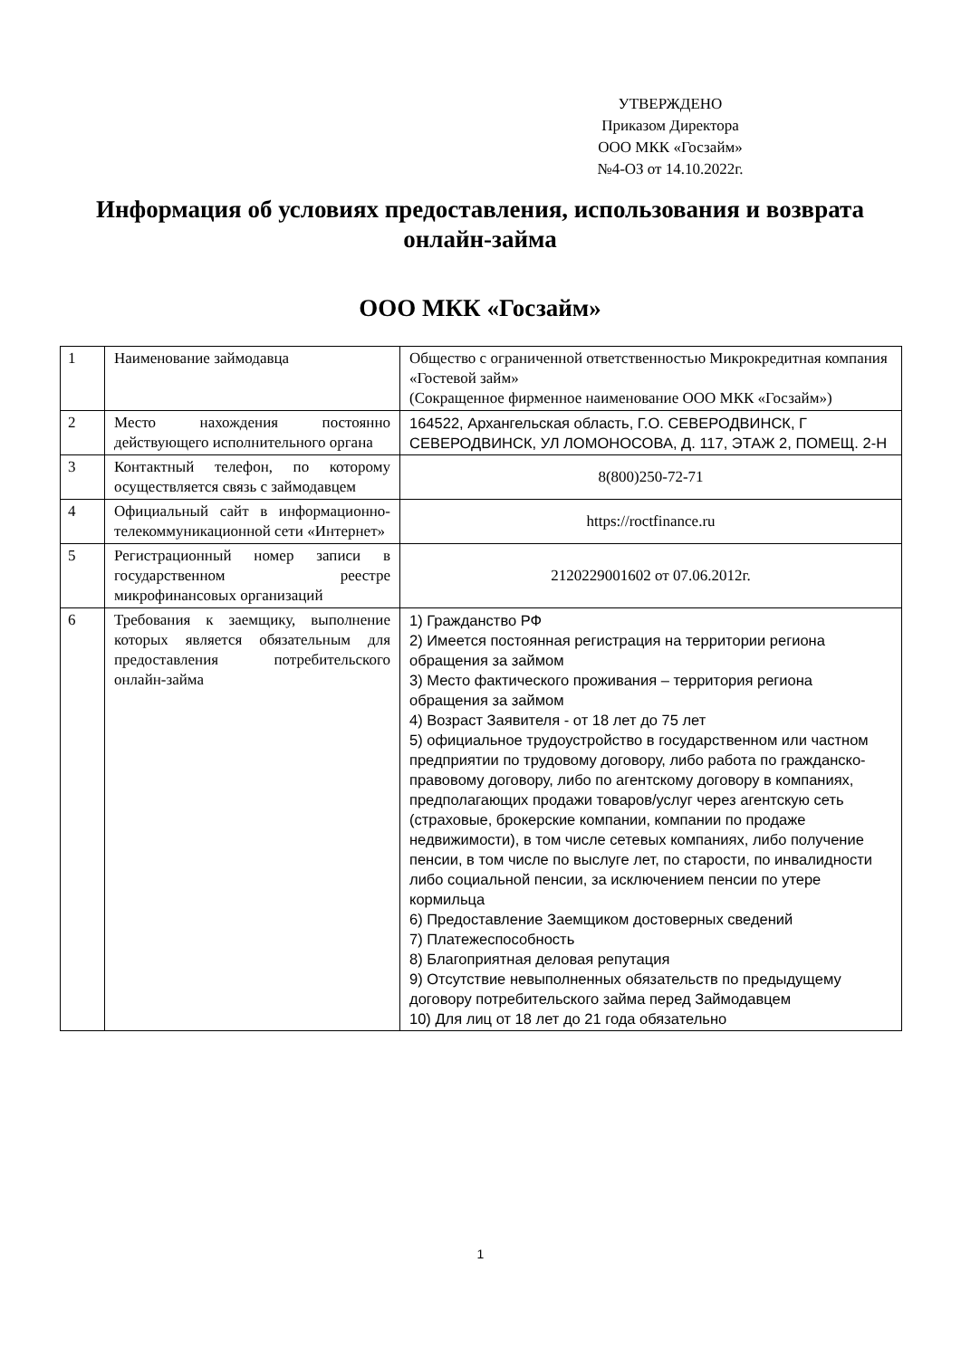УТВЕРЖДЕНО
Приказом Директора
ООО МКК «Госзайм»
№4-ОЗ от 14.10.2022г.
Информация об условиях предоставления, использования и возврата онлайн-займа
ООО МКК «Госзайм»
| 1 | Наименование займодавца | Общество с ограниченной ответственностью Микрокредитная компания «Гостевой займ» (Сокращенное фирменное наименование ООО МКК «Госзайм») |
| 2 | Место нахождения постоянно действующего исполнительного органа | 164522, Архангельская область, Г.О. СЕВЕРОДВИНСК, Г СЕВЕРОДВИНСК, УЛ ЛОМОНОСОВА, Д. 117, ЭТАЖ 2, ПОМЕЩ. 2-Н |
| 3 | Контактный телефон, по которому осуществляется связь с займодавцем | 8(800)250-72-71 |
| 4 | Официальный сайт в информационно-телекоммуникационной сети «Интернет» | https://roctfinance.ru |
| 5 | Регистрационный номер записи в государственном реестре микрофинансовых организаций | 2120229001602 от 07.06.2012г. |
| 6 | Требования к заемщику, выполнение которых является обязательным для предоставления потребительского онлайн-займа | 1) Гражданство РФ 2) Имеется постоянная регистрация на территории региона обращения за займом 3) Место фактического проживания – территория региона обращения за займом 4) Возраст Заявителя - от 18 лет до 75 лет 5) официальное трудоустройство в государственном или частном предприятии по трудовому договору, либо работа по гражданско-правовому договору, либо по агентскому договору в компаниях, предполагающих продажи товаров/услуг через агентскую сеть (страховые, брокерские компании, компании по продаже недвижимости), в том числе сетевых компаниях, либо получение пенсии, в том числе по выслуге лет, по старости, по инвалидности либо социальной пенсии, за исключением пенсии по утере кормильца 6) Предоставление Заемщиком достоверных сведений 7) Платежеспособность 8) Благоприятная деловая репутация 9) Отсутствие невыполненных обязательств по предыдущему договору потребительского займа перед Займодавцем 10) Для лиц от 18 лет до 21 года обязательно |
1